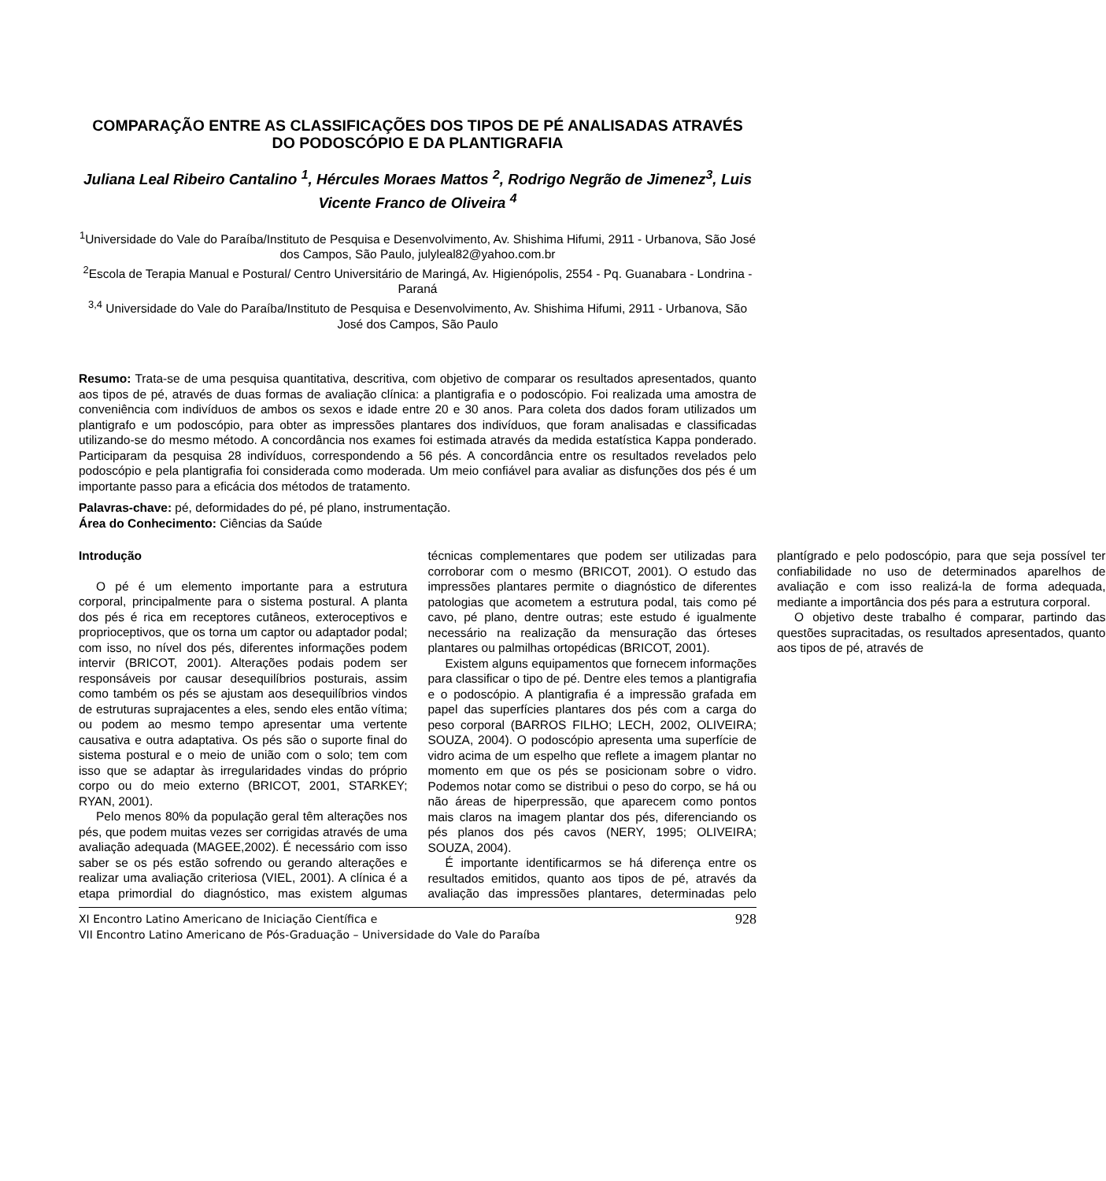COMPARAÇÃO ENTRE AS CLASSIFICAÇÕES DOS TIPOS DE PÉ ANALISADAS ATRAVÉS DO PODOSCÓPIO E DA PLANTIGRAFIA
Juliana Leal Ribeiro Cantalino <sup>1</sup>, Hércules Moraes Mattos <sup>2</sup>, Rodrigo Negrão de Jimenez<sup>3</sup>, Luis Vicente Franco de Oliveira <sup>4</sup>
<sup>1</sup> Universidade do Vale do Paraíba/Instituto de Pesquisa e Desenvolvimento, Av. Shishima Hifumi, 2911 - Urbanova, São José dos Campos, São Paulo, julyleal82@yahoo.com.br
<sup>2</sup> Escola de Terapia Manual e Postural/ Centro Universitário de Maringá, Av. Higienópolis, 2554 - Pq. Guanabara - Londrina - Paraná
<sup>3,4</sup> Universidade do Vale do Paraíba/Instituto de Pesquisa e Desenvolvimento, Av. Shishima Hifumi, 2911 - Urbanova, São José dos Campos, São Paulo
Resumo: Trata-se de uma pesquisa quantitativa, descritiva, com objetivo de comparar os resultados apresentados, quanto aos tipos de pé, através de duas formas de avaliação clínica: a plantigrafia e o podoscópio. Foi realizada uma amostra de conveniência com indivíduos de ambos os sexos e idade entre 20 e 30 anos. Para coleta dos dados foram utilizados um plantigrafo e um podoscópio, para obter as impressões plantares dos indivíduos, que foram analisadas e classificadas utilizando-se do mesmo método. A concordância nos exames foi estimada através da medida estatística Kappa ponderado. Participaram da pesquisa 28 indivíduos, correspondendo a 56 pés. A concordância entre os resultados revelados pelo podoscópio e pela plantigrafia foi considerada como moderada. Um meio confiável para avaliar as disfunções dos pés é um importante passo para a eficácia dos métodos de tratamento.
Palavras-chave: pé, deformidades do pé, pé plano, instrumentação.
Área do Conhecimento: Ciências da Saúde
Introdução
O pé é um elemento importante para a estrutura corporal, principalmente para o sistema postural. A planta dos pés é rica em receptores cutâneos, exteroceptivos e proprioceptivos, que os torna um captor ou adaptador podal; com isso, no nível dos pés, diferentes informações podem intervir (BRICOT, 2001). Alterações podais podem ser responsáveis por causar desequilíbrios posturais, assim como também os pés se ajustam aos desequilíbrios vindos de estruturas suprajacentes a eles, sendo eles então vítima; ou podem ao mesmo tempo apresentar uma vertente causativa e outra adaptativa. Os pés são o suporte final do sistema postural e o meio de união com o solo; tem com isso que se adaptar às irregularidades vindas do próprio corpo ou do meio externo (BRICOT, 2001, STARKEY; RYAN, 2001).
Pelo menos 80% da população geral têm alterações nos pés, que podem muitas vezes ser corrigidas através de uma avaliação adequada (MAGEE,2002). É necessário com isso saber se os pés estão sofrendo ou gerando alterações e realizar uma avaliação criteriosa (VIEL, 2001). A clínica é a etapa primordial do diagnóstico, mas existem algumas técnicas complementares que podem ser utilizadas para corroborar com o mesmo (BRICOT, 2001). O estudo das impressões plantares permite o diagnóstico de diferentes patologias que acometem a estrutura podal, tais como pé cavo, pé plano, dentre outras; este estudo é igualmente necessário na realização da mensuração das órteses plantares ou palmilhas ortopédicas (BRICOT, 2001).
Existem alguns equipamentos que fornecem informações para classificar o tipo de pé. Dentre eles temos a plantigrafia e o podoscópio. A plantigrafia é a impressão grafada em papel das superfícies plantares dos pés com a carga do peso corporal (BARROS FILHO; LECH, 2002, OLIVEIRA; SOUZA, 2004). O podoscópio apresenta uma superfície de vidro acima de um espelho que reflete a imagem plantar no momento em que os pés se posicionam sobre o vidro. Podemos notar como se distribui o peso do corpo, se há ou não áreas de hiperpressão, que aparecem como pontos mais claros na imagem plantar dos pés, diferenciando os pés planos dos pés cavos (NERY, 1995; OLIVEIRA; SOUZA, 2004).
É importante identificarmos se há diferença entre os resultados emitidos, quanto aos tipos de pé, através da avaliação das impressões plantares, determinadas pelo plantígrado e pelo podoscópio, para que seja possível ter confiabilidade no uso de determinados aparelhos de avaliação e com isso realizá-la de forma adequada, mediante a importância dos pés para a estrutura corporal.
O objetivo deste trabalho é comparar, partindo das questões supracitadas, os resultados apresentados, quanto aos tipos de pé, através de
XI Encontro Latino Americano de Iniciação Científica e
VII Encontro Latino Americano de Pós-Graduação – Universidade do Vale do Paraíba
928